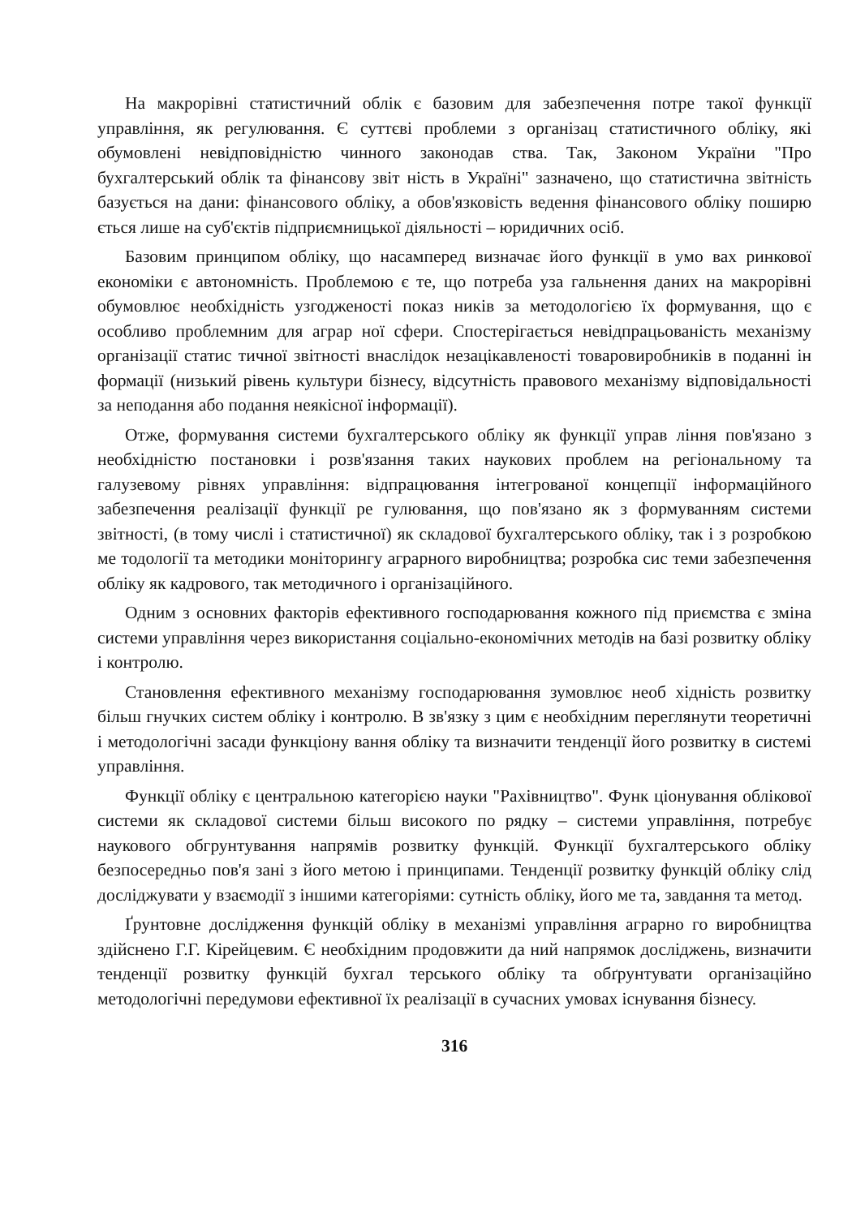На макрорівні статистичний облік є базовим для забезпечення потре такої функції управління, як регулювання. Є суттєві проблеми з організац статистичного обліку, які обумовлені невідповідністю чинного законодав ства. Так, Законом України "Про бухгалтерський облік та фінансову звіт ність в Україні" зазначено, що статистична звітність базується на дани: фінансового обліку, а обов'язковість ведення фінансового обліку поширю ється лише на суб'єктів підприємницької діяльності – юридичних осіб.
Базовим принципом обліку, що насамперед визначає його функції в умо вах ринкової економіки є автономність. Проблемою є те, що потреба уза гальнення даних на макрорівні обумовлює необхідність узгодженості показ ників за методологією їх формування, що є особливо проблемним для аграр ної сфери. Спостерігається невідпрацьованість механізму організації статис тичної звітності внаслідок незацікавленості товаровиробників в поданні ін формації (низький рівень культури бізнесу, відсутність правового механізму відповідальності за неподання або подання неякісної інформації).
Отже, формування системи бухгалтерського обліку як функції управ ління пов'язано з необхідністю постановки і розв'язання таких наукових проблем на регіональному та галузевому рівнях управління: відпрацювання інтегрованої концепції інформаційного забезпечення реалізації функції ре гулювання, що пов'язано як з формуванням системи звітності, (в тому числі і статистичної) як складової бухгалтерського обліку, так і з розробкою ме тодології та методики моніторингу аграрного виробництва; розробка сис теми забезпечення обліку як кадрового, так методичного і організаційного.
Одним з основних факторів ефективного господарювання кожного під приємства є зміна системи управління через використання соціально-економічних методів на базі розвитку обліку і контролю.
Становлення ефективного механізму господарювання зумовлює необ хідність розвитку більш гнучких систем обліку і контролю. В зв'язку з цим є необхідним переглянути теоретичні і методологічні засади функціону вання обліку та визначити тенденції його розвитку в системі управління.
Функції обліку є центральною категорією науки "Рахівництво". Функ ціонування облікової системи як складової системи більш високого по рядку – системи управління, потребує наукового обгрунтування напрямів розвитку функцій. Функції бухгалтерського обліку безпосередньо пов'я зані з його метою і принципами. Тенденції розвитку функцій обліку слід досліджувати у взаємодії з іншими категоріями: сутність обліку, його ме та, завдання та метод.
Ґрунтовне дослідження функцій обліку в механізмі управління аграрно го виробництва здійснено Г.Г. Кірейцевим. Є необхідним продовжити да ний напрямок досліджень, визначити тенденції розвитку функцій бухгал терського обліку та обґрунтувати організаційно методологічні передумови ефективної їх реалізації в сучасних умовах існування бізнесу.
316